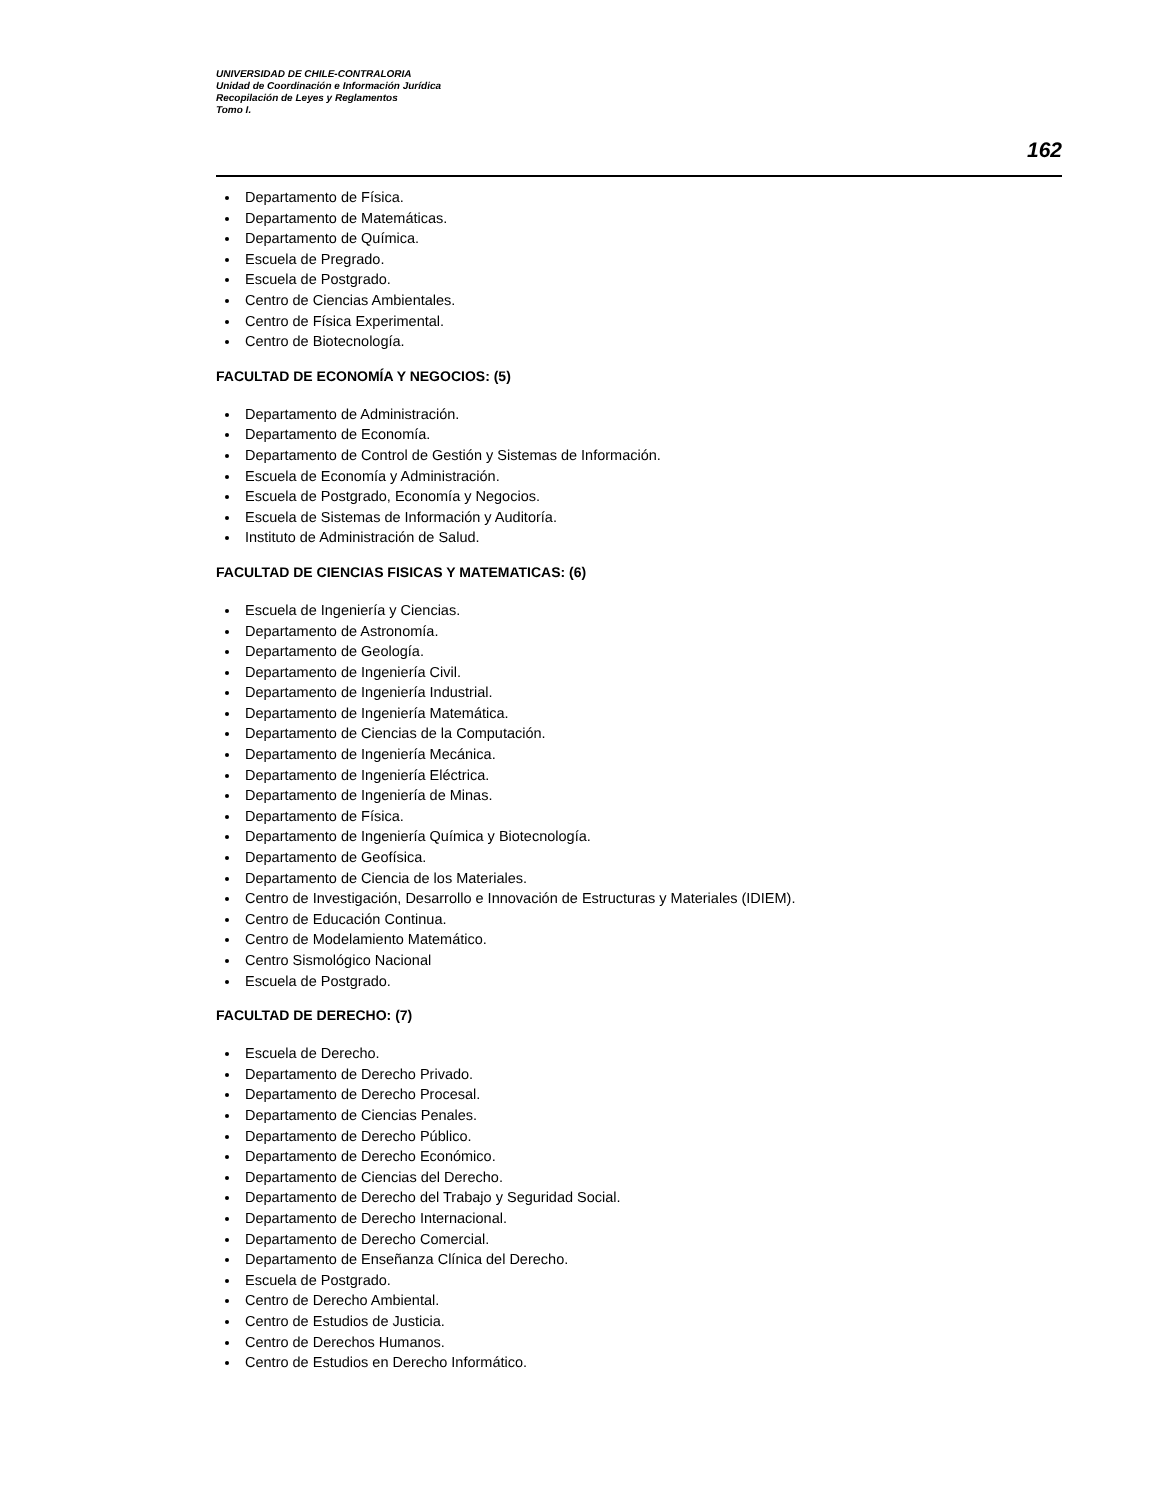UNIVERSIDAD DE CHILE-CONTRALORIA
Unidad de Coordinación e Información Jurídica
Recopilación de Leyes y Reglamentos
Tomo I.
162
Departamento de Física.
Departamento de Matemáticas.
Departamento de Química.
Escuela de Pregrado.
Escuela de Postgrado.
Centro de Ciencias Ambientales.
Centro de Física Experimental.
Centro de Biotecnología.
FACULTAD DE ECONOMÍA Y NEGOCIOS: (5)
Departamento de Administración.
Departamento de Economía.
Departamento de Control de Gestión y Sistemas de Información.
Escuela de Economía y Administración.
Escuela de Postgrado, Economía y Negocios.
Escuela de Sistemas de Información y Auditoría.
Instituto de Administración de Salud.
FACULTAD DE CIENCIAS FISICAS Y MATEMATICAS: (6)
Escuela de Ingeniería y Ciencias.
Departamento de Astronomía.
Departamento de Geología.
Departamento de Ingeniería Civil.
Departamento de Ingeniería Industrial.
Departamento de Ingeniería Matemática.
Departamento de Ciencias de la Computación.
Departamento de Ingeniería Mecánica.
Departamento de Ingeniería Eléctrica.
Departamento de Ingeniería de Minas.
Departamento de Física.
Departamento de Ingeniería Química y Biotecnología.
Departamento de Geofísica.
Departamento de Ciencia de los Materiales.
Centro de Investigación, Desarrollo e Innovación de Estructuras y Materiales (IDIEM).
Centro de Educación Continua.
Centro de Modelamiento Matemático.
Centro Sismológico Nacional
Escuela de Postgrado.
FACULTAD DE DERECHO: (7)
Escuela de Derecho.
Departamento de Derecho Privado.
Departamento de Derecho Procesal.
Departamento de Ciencias Penales.
Departamento de Derecho Público.
Departamento de Derecho Económico.
Departamento de Ciencias del Derecho.
Departamento de Derecho del Trabajo y Seguridad Social.
Departamento de Derecho Internacional.
Departamento de Derecho Comercial.
Departamento de Enseñanza Clínica del Derecho.
Escuela de Postgrado.
Centro de Derecho Ambiental.
Centro de Estudios de Justicia.
Centro de Derechos Humanos.
Centro de Estudios en Derecho Informático.